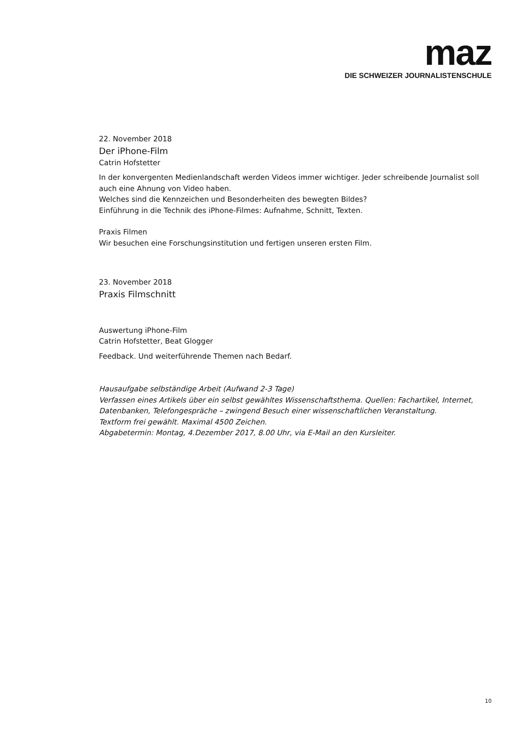maz
DIE SCHWEIZER JOURNALISTENSCHULE
22. November 2018
Der iPhone-Film
Catrin Hofstetter
In der konvergenten Medienlandschaft werden Videos immer wichtiger. Jeder schreibende Journalist soll auch eine Ahnung von Video haben.
Welches sind die Kennzeichen und Besonderheiten des bewegten Bildes?
Einführung in die Technik des iPhone-Filmes: Aufnahme, Schnitt, Texten.
Praxis Filmen
Wir besuchen eine Forschungsinstitution und fertigen unseren ersten Film.
23. November 2018
Praxis Filmschnitt
Auswertung iPhone-Film
Catrin Hofstetter, Beat Glogger
Feedback. Und weiterführende Themen nach Bedarf.
Hausaufgabe selbständige Arbeit (Aufwand 2-3 Tage)
Verfassen eines Artikels über ein selbst gewähltes Wissenschaftsthema. Quellen: Fachartikel, Internet, Datenbanken, Telefongespräche – zwingend Besuch einer wissenschaftlichen Veranstaltung.
Textform frei gewählt. Maximal 4500 Zeichen.
Abgabetermin: Montag, 4.Dezember 2017, 8.00 Uhr, via E-Mail an den Kursleiter.
10